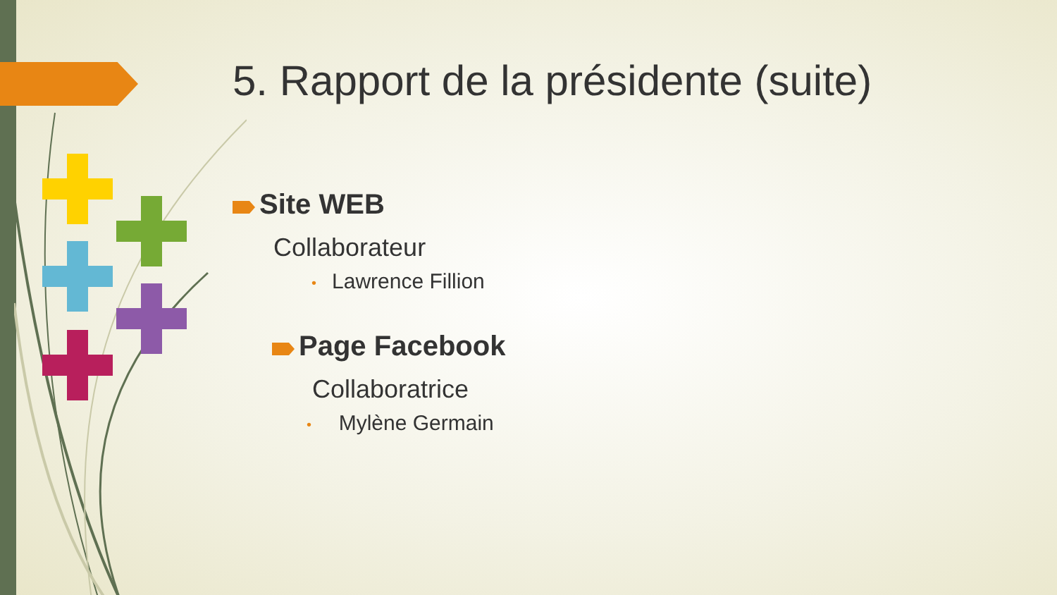5. Rapport de la présidente (suite)
Site WEB
Collaborateur
• Lawrence Fillion
Page Facebook
Collaboratrice
• Mylène Germain